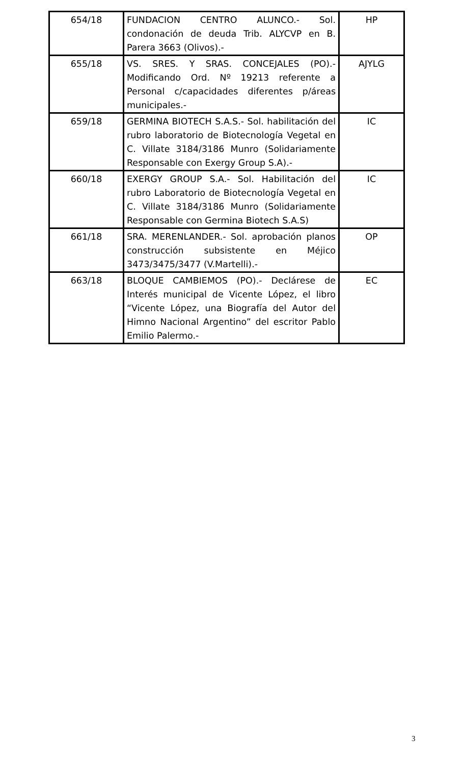| 654/18 | FUNDACION CENTRO ALUNCO.- Sol. condonación de deuda Trib. ALYCVP en B. Parera 3663 (Olivos).- | HP |
| 655/18 | VS. SRES. Y SRAS. CONCEJALES (PO).- Modificando Ord. Nº 19213 referente a Personal c/capacidades diferentes p/áreas municipales.- | AJYLG |
| 659/18 | GERMINA BIOTECH S.A.S.- Sol. habilitación del rubro laboratorio de Biotecnología Vegetal en C. Villate 3184/3186 Munro (Solidariamente Responsable con Exergy Group S.A).- | IC |
| 660/18 | EXERGY GROUP S.A.- Sol. Habilitación del rubro Laboratorio de Biotecnología Vegetal en C. Villate 3184/3186 Munro (Solidariamente Responsable con Germina Biotech S.A.S) | IC |
| 661/18 | SRA. MERENLANDER.- Sol. aprobación planos construcción subsistente en Méjico 3473/3475/3477 (V.Martelli).- | OP |
| 663/18 | BLOQUE CAMBIEMOS (PO).- Declárese de Interés municipal de Vicente López, el libro “Vicente López, una Biografía del Autor del Himno Nacional Argentino” del escritor Pablo Emilio Palermo.- | EC |
3